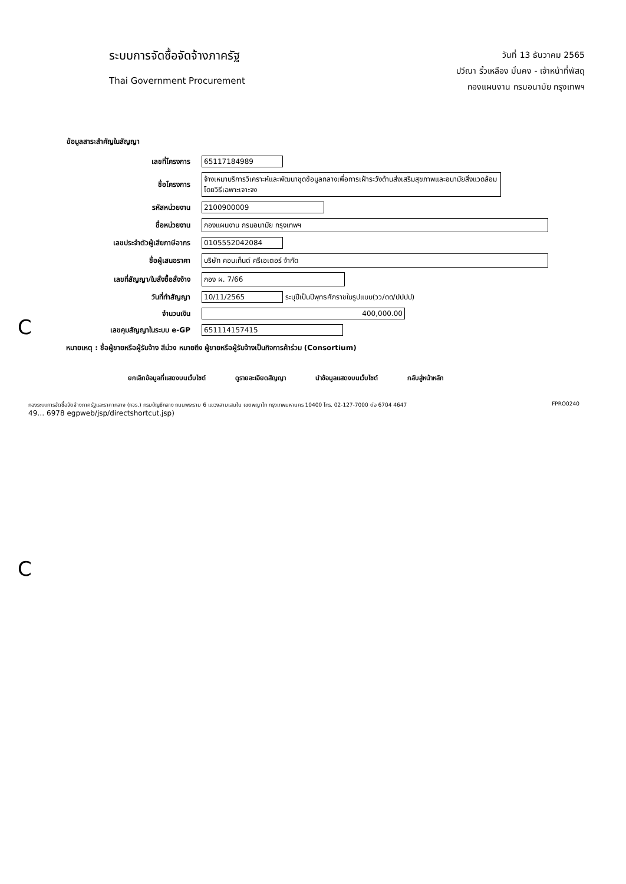ระบบการจัดซื้อจัดจ้างภาครัฐ
Thai Government Procurement
วันที่ 13 ธันวาคม 2565
ปวีณา ริ้วเหลือง มั่นคง - เจ้าหน้าที่พัสดุ
กองแผนงาน กรมอนามัย กรุงเทพฯ
ข้อมูลสาระสำคัญในสัญญา
| เลขที่โครงการ | 65117184989 |
| ชื่อโครงการ | จ้างเหมาบริการวิเคราะห์และพัฒนาชุดข้อมูลกลางเพื่อการเฝ้าระวังด้านส่งเสริมสุขภาพและอนามัยสิ่งแวดล้อม โดยวิธีเฉพาะเจาะจง |
| รหัสหน่วยงาน | 2100900009 |
| ชื่อหน่วยงาน | กองแผนงาน กรมอนามัย กรุงเทพฯ |
| เลขประจำตัวผู้เสียภาษีอากร | 0105552042084 |
| ชื่อผู้เสนอราคา | บริษัท คอนเท็นต์ ครีเอเตอร์ จำกัด |
| เลขที่สัญญา/ใบสั่งซื้อสั่งจ้าง | กอง ผ. 7/66 |
| วันที่ทำสัญญา | 10/11/2565 ระบุปีเป็นปีพุทธศักราชในรูปแบบ(วว/ดด/ปปปป) |
| จำนวนเงิน | 400,000.00 |
| เลขคุมสัญญาในระบบ e-GP | 651114157415 |
หมายเหตุ : ชื่อผู้ขายหรือผู้รับจ้าง สีม่วง หมายถึง ผู้ขายหรือผู้รับจ้างเป็นกิจการค้าร่วม (Consortium)
ยกเลิกข้อมูลที่แสดงบนเว็บไซต์ ดูรายละเอียดสัญญา นำข้อมูลแสดงบนเว็บไซต์ กลับสู่หน้าหลัก
กองระบบการจัดซื้อจัดจ้างภาครัฐและราคากลาง (กจร.) กรมบัญชีกลาง ถนนพระราม 6 แขวงสามเสนใน เขตพญาไท กรุงเทพมหานคร 10400 โทร. 02-127-7000 ต่อ 6704 4647 FPRO0240
49… 6978 egpweb/jsp/directshortcut.jsp)
C
C